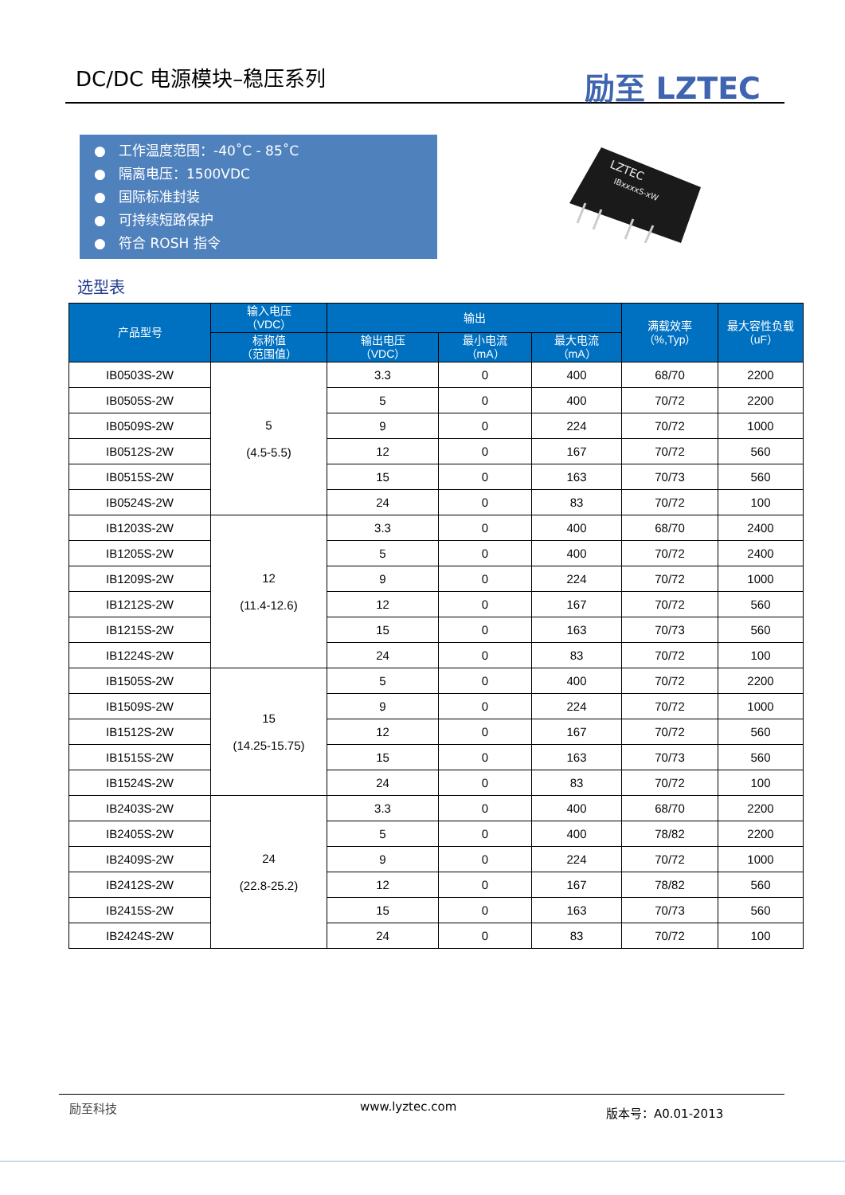DC/DC 电源模块–稳压系列 励至 LZTEC
● 工作温度范围：-40˚C - 85˚C
● 隔离电压：1500VDC
● 国际标准封装
● 可持续短路保护
● 符合 ROSH 指令
LZTEC
IBxxxxS-xW
选型表
| 产品型号 | 输入电压 （VDC） | 输出 | | | 满载效率 （%,Typ） | 最大容性负载 （uF） |
| --- | --- | --- | --- | --- | --- | --- |
| | 标称值 （范围值） | 输出电压 （VDC） | 最小电流 （mA） | 最大电流 （mA） | | |
| IB0503S-2W | 5 (4.5-5.5) | 3.3 | 0 | 400 | 68/70 | 2200 |
| IB0505S-2W | | 5 | 0 | 400 | 70/72 | 2200 |
| IB0509S-2W | | 9 | 0 | 224 | 70/72 | 1000 |
| IB0512S-2W | | 12 | 0 | 167 | 70/72 | 560 |
| IB0515S-2W | | 15 | 0 | 163 | 70/73 | 560 |
| IB0524S-2W | | 24 | 0 | 83 | 70/72 | 100 |
| IB1203S-2W | 12 (11.4-12.6) | 3.3 | 0 | 400 | 68/70 | 2400 |
| IB1205S-2W | | 5 | 0 | 400 | 70/72 | 2400 |
| IB1209S-2W | | 9 | 0 | 224 | 70/72 | 1000 |
| IB1212S-2W | | 12 | 0 | 167 | 70/72 | 560 |
| IB1215S-2W | | 15 | 0 | 163 | 70/73 | 560 |
| IB1224S-2W | | 24 | 0 | 83 | 70/72 | 100 |
| IB1505S-2W | 15 (14.25-15.75) | 5 | 0 | 400 | 70/72 | 2200 |
| IB1509S-2W | | 9 | 0 | 224 | 70/72 | 1000 |
| IB1512S-2W | | 12 | 0 | 167 | 70/72 | 560 |
| IB1515S-2W | | 15 | 0 | 163 | 70/73 | 560 |
| IB1524S-2W | | 24 | 0 | 83 | 70/72 | 100 |
| IB2403S-2W | 24 (22.8-25.2) | 3.3 | 0 | 400 | 68/70 | 2200 |
| IB2405S-2W | | 5 | 0 | 400 | 78/82 | 2200 |
| IB2409S-2W | | 9 | 0 | 224 | 70/72 | 1000 |
| IB2412S-2W | | 12 | 0 | 167 | 78/82 | 560 |
| IB2415S-2W | | 15 | 0 | 163 | 70/73 | 560 |
| IB2424S-2W | | 24 | 0 | 83 | 70/72 | 100 |
励至科技 www.lyztec.com 版本号：A0.01-2013